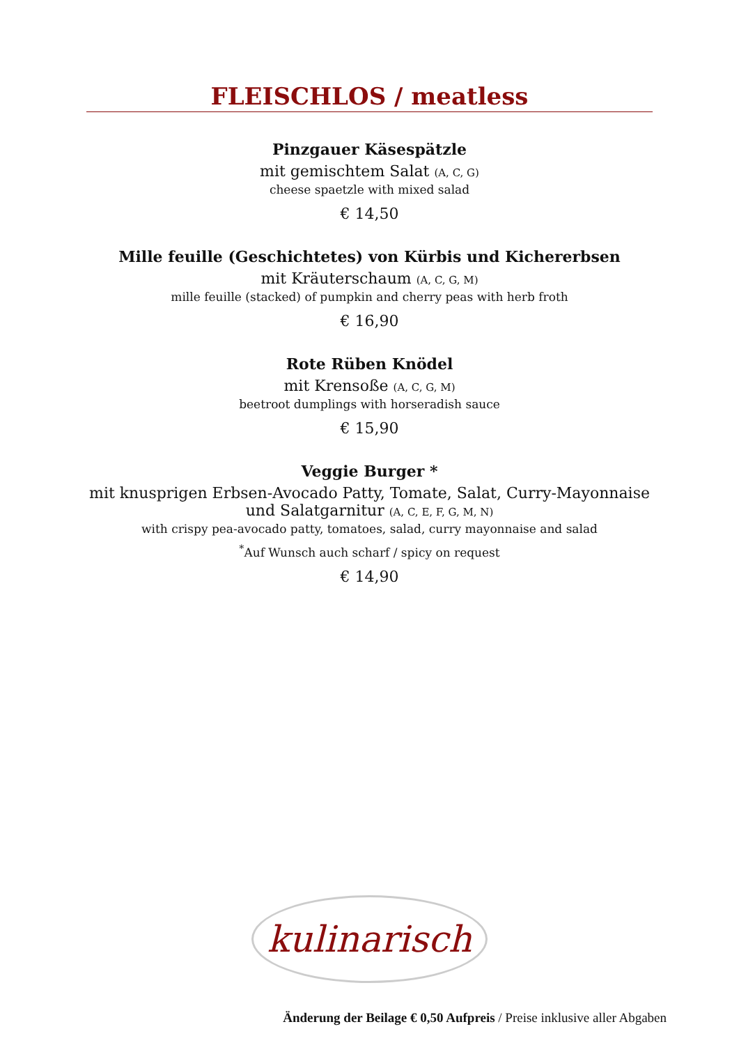FLEISCHLOS / meatless
Pinzgauer Käsespätzle
mit gemischtem Salat (A, C, G)
cheese spaetzle with mixed salad
€ 14,50
Mille feuille (Geschichtetes) von Kürbis und Kichererbsen
mit Kräuterschaum (A, C, G, M)
mille feuille (stacked) of pumpkin and cherry peas with herb froth
€ 16,90
Rote Rüben Knödel
mit Krensoße (A, C, G, M)
beetroot dumplings with horseradish sauce
€ 15,90
Veggie Burger *
mit knusprigen Erbsen-Avocado Patty, Tomate, Salat, Curry-Mayonnaise
und Salatgarnitur (A, C, E, F, G, M, N)
with crispy pea-avocado patty, tomatoes, salad, curry mayonnaise and salad
<sup>*</sup> Auf Wunsch auch scharf / spicy on request
€ 14,90
kulinarisch
Änderung der Beilage € 0,50 Aufpreis / Preise inklusive aller Abgaben